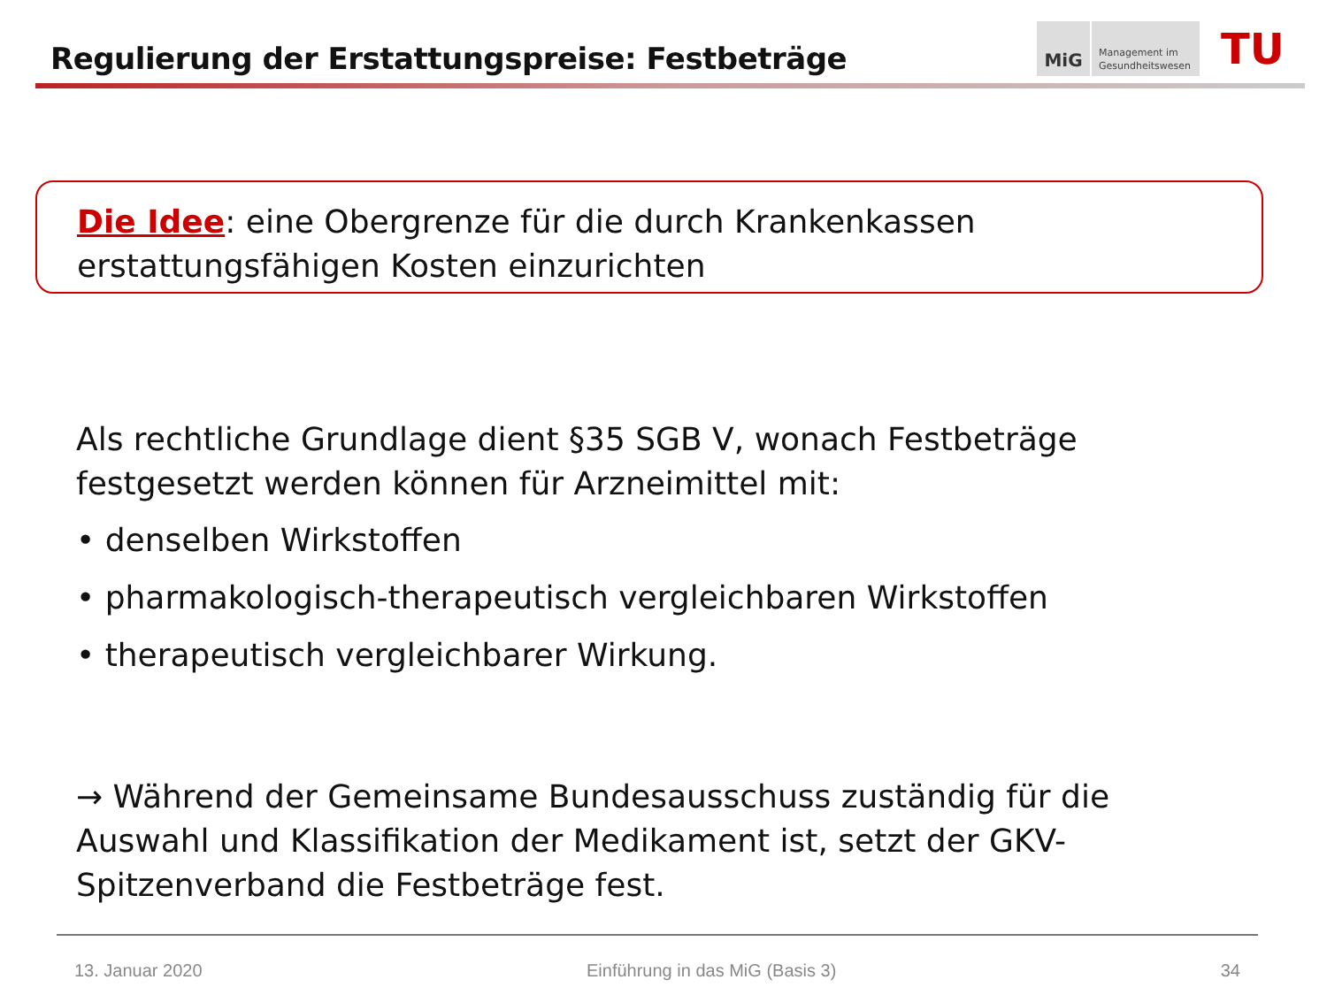Regulierung der Erstattungspreise: Festbeträge
MiG
Management im
Gesundheitswesen
TU
Die Idee: eine Obergrenze für die durch Krankenkassen erstattungsfähigen Kosten einzurichten
Als rechtliche Grundlage dient §35 SGB V, wonach Festbeträge festgesetzt werden können für Arzneimittel mit:
• denselben Wirkstoffen
• pharmakologisch-therapeutisch vergleichbaren Wirkstoffen
• therapeutisch vergleichbarer Wirkung.
→ Während der Gemeinsame Bundesausschuss zuständig für die Auswahl und Klassifikation der Medikament ist, setzt der GKV-Spitzenverband die Festbeträge fest.
13. Januar 2020 Einführung in das MiG (Basis 3) 34